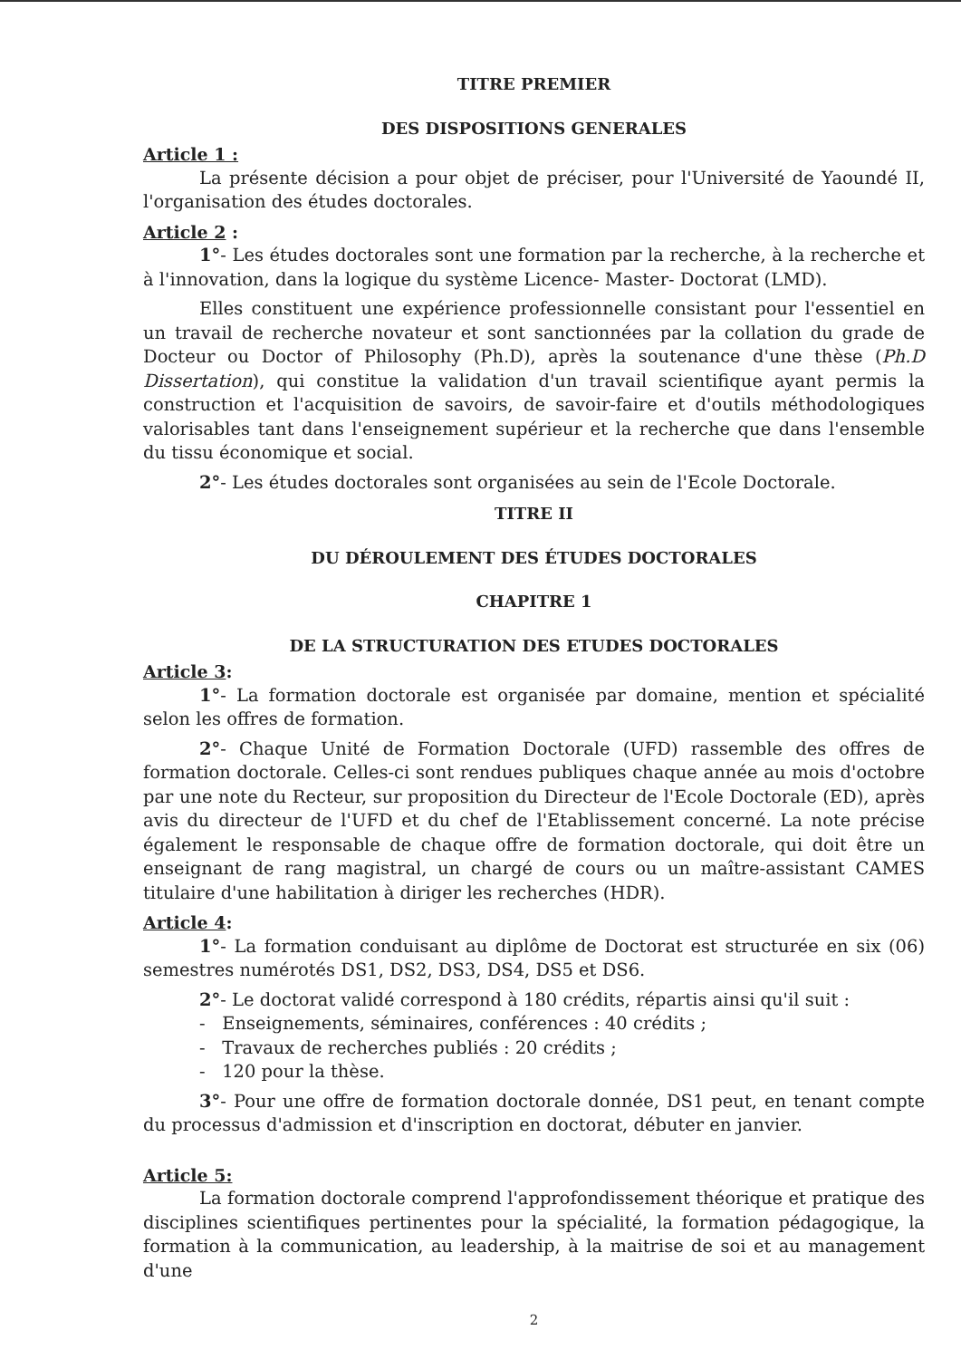TITRE PREMIER
DES DISPOSITIONS GENERALES
Article 1 :
La présente décision a pour objet de préciser, pour l'Université de Yaoundé II, l'organisation des études doctorales.
Article 2 :
1°- Les études doctorales sont une formation par la recherche, à la recherche et à l'innovation, dans la logique du système Licence- Master- Doctorat (LMD).
Elles constituent une expérience professionnelle consistant pour l'essentiel en un travail de recherche novateur et sont sanctionnées par la collation du grade de Docteur ou Doctor of Philosophy (Ph.D), après la soutenance d'une thèse (Ph.D Dissertation), qui constitue la validation d'un travail scientifique ayant permis la construction et l'acquisition de savoirs, de savoir-faire et d'outils méthodologiques valorisables tant dans l'enseignement supérieur et la recherche que dans l'ensemble du tissu économique et social.
2°- Les études doctorales sont organisées au sein de l'Ecole Doctorale.
TITRE II
DU DÉROULEMENT DES ÉTUDES DOCTORALES
CHAPITRE 1
DE LA STRUCTURATION DES ETUDES DOCTORALES
Article 3:
1°- La formation doctorale est organisée par domaine, mention et spécialité selon les offres de formation.
2°- Chaque Unité de Formation Doctorale (UFD) rassemble des offres de formation doctorale. Celles-ci sont rendues publiques chaque année au mois d'octobre par une note du Recteur, sur proposition du Directeur de l'Ecole Doctorale (ED), après avis du directeur de l'UFD et du chef de l'Etablissement concerné. La note précise également le responsable de chaque offre de formation doctorale, qui doit être un enseignant de rang magistral, un chargé de cours ou un maître-assistant CAMES titulaire d'une habilitation à diriger les recherches (HDR).
Article 4:
1°- La formation conduisant au diplôme de Doctorat est structurée en six (06) semestres numérotés DS1, DS2, DS3, DS4, DS5 et DS6.
2°- Le doctorat validé correspond à 180 crédits, répartis ainsi qu'il suit :
- Enseignements, séminaires, conférences : 40 crédits ;
- Travaux de recherches publiés : 20 crédits ;
- 120 pour la thèse.
3°- Pour une offre de formation doctorale donnée, DS1 peut, en tenant compte du processus d'admission et d'inscription en doctorat, débuter en janvier.
Article 5:
La formation doctorale comprend l'approfondissement théorique et pratique des disciplines scientifiques pertinentes pour la spécialité, la formation pédagogique, la formation à la communication, au leadership, à la maitrise de soi et au management d'une
2